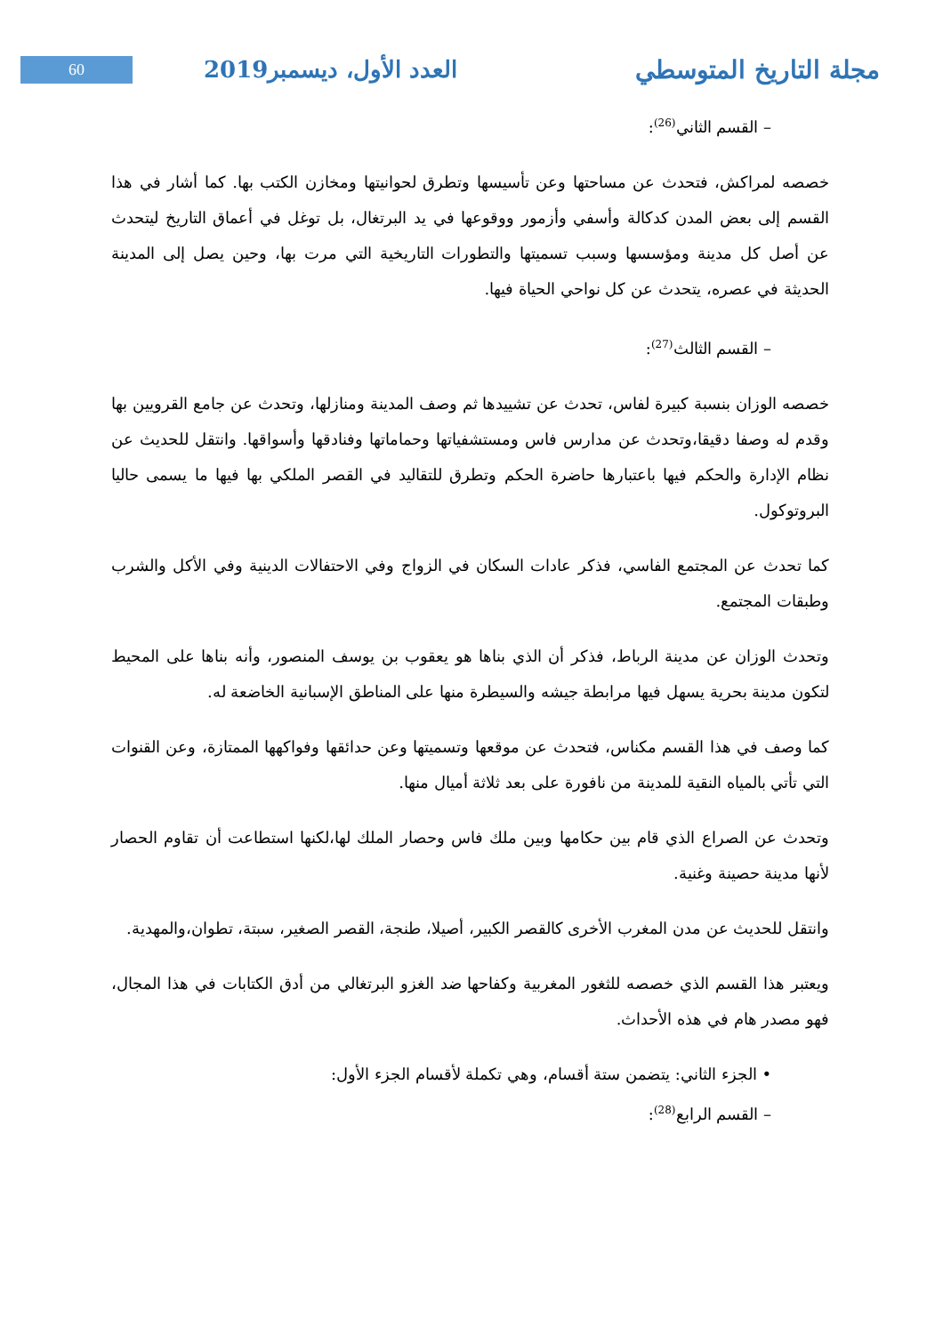60
العدد الأول، ديسمبر2019 مجلة التاريخ المتوسطي
– القسم الثاني<sup>(26)</sup>:
خصصه لمراكش، فتحدث عن مساحتها وعن تأسيسها وتطرق لحوانيتها ومخازن الكتب بها. كما أشار في هذا القسم إلى بعض المدن كدكالة وأسفي وأزمور ووقوعها في يد البرتغال، بل توغل في أعماق التاريخ ليتحدث عن أصل كل مدينة ومؤسسها وسبب تسميتها والتطورات التاريخية التي مرت بها، وحين يصل إلى المدينة الحديثة في عصره، يتحدث عن كل نواحي الحياة فيها.
– القسم الثالث<sup>(27)</sup>:
خصصه الوزان بنسبة كبيرة لفاس، تحدث عن تشييدها ثم وصف المدينة ومنازلها، وتحدث عن جامع القرويين بها وقدم له وصفا دقيقا،وتحدث عن مدارس فاس ومستشفياتها وحماماتها وفنادقها وأسواقها. وانتقل للحديث عن نظام الإدارة والحكم فيها باعتبارها حاضرة الحكم وتطرق للتقاليد في القصر الملكي بها فيها ما يسمى حاليا البروتوكول.
كما تحدث عن المجتمع الفاسي، فذكر عادات السكان في الزواج وفي الاحتفالات الدينية وفي الأكل والشرب وطبقات المجتمع.
وتحدث الوزان عن مدينة الرباط، فذكر أن الذي بناها هو يعقوب بن يوسف المنصور، وأنه بناها على المحيط لتكون مدينة بحرية يسهل فيها مرابطة جيشه والسيطرة منها على المناطق الإسبانية الخاضعة له.
كما وصف في هذا القسم مكناس، فتحدث عن موقعها وتسميتها وعن حدائقها وفواكهها الممتازة، وعن القنوات التي تأتي بالمياه النقية للمدينة من نافورة على بعد ثلاثة أميال منها.
وتحدث عن الصراع الذي قام بين حكامها وبين ملك فاس وحصار الملك لها،لكنها استطاعت أن تقاوم الحصار لأنها مدينة حصينة وغنية.
وانتقل للحديث عن مدن المغرب الأخرى كالقصر الكبير، أصيلا، طنجة، القصر الصغير، سبتة، تطوان،والمهدية.
ويعتبر هذا القسم الذي خصصه للثغور المغربية وكفاحها ضد الغزو البرتغالي من أدق الكتابات في هذا المجال، فهو مصدر هام في هذه الأحداث.
• الجزء الثاني: يتضمن ستة أقسام، وهي تكملة لأقسام الجزء الأول:
– القسم الرابع<sup>(28)</sup>: